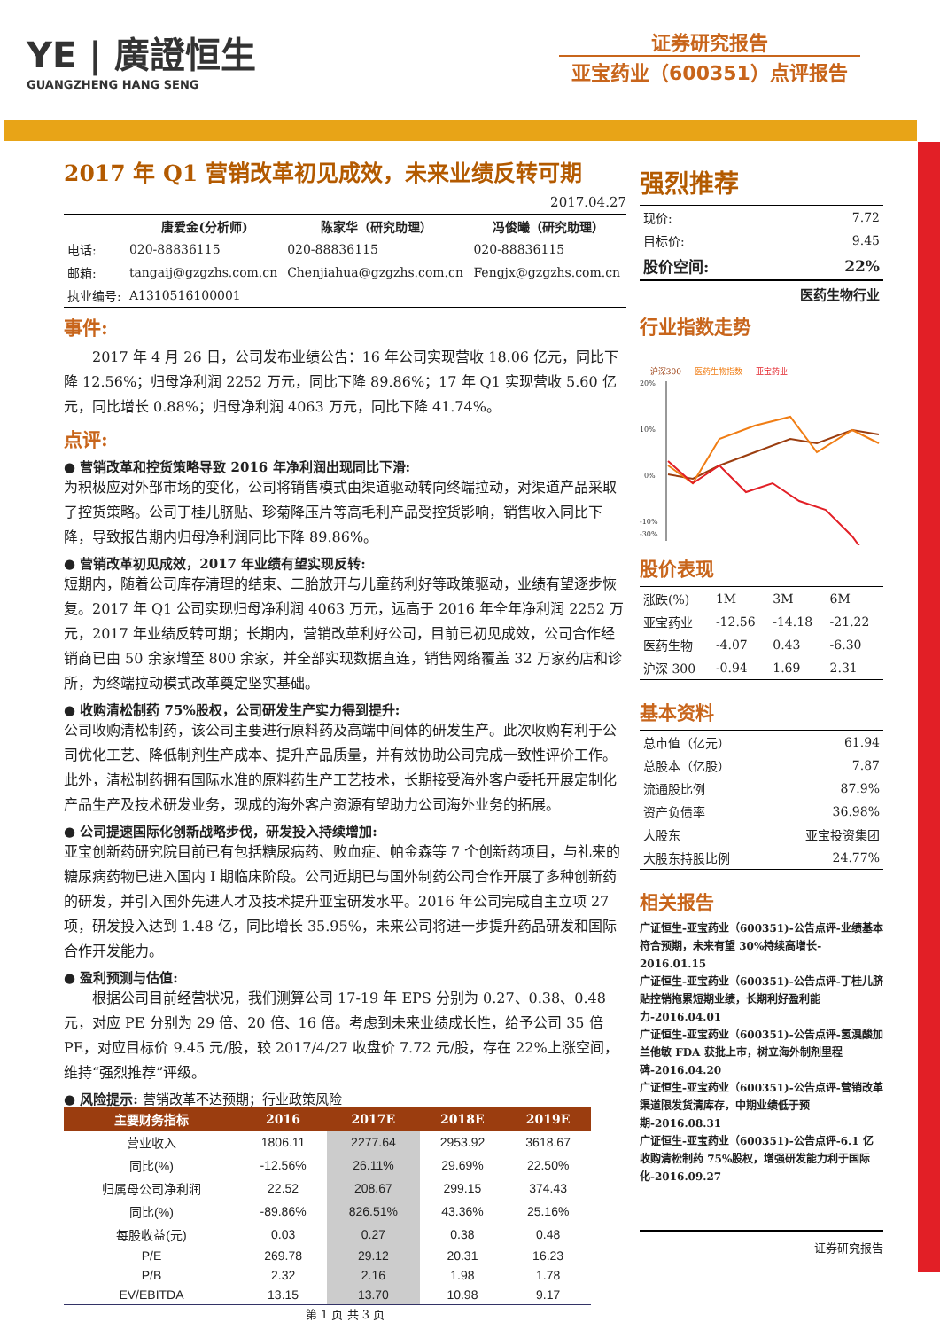YE | 廣證恒生
GUANGZHENG HANG SENG
证券研究报告
亚宝药业（600351）点评报告
2017 年 Q1 营销改革初见成效，未来业绩反转可期
2017.04.27
| | 唐爱金(分析师) | 陈家华（研究助理） | 冯俊曦（研究助理） |
| 电话: | 020-88836115 | 020-88836115 | 020-88836115 |
| 邮箱: | tangaij@gzgzhs.com.cn | Chenjiahua@gzgzhs.com.cn | Fengjx@gzgzhs.com.cn |
| 执业编号: | A1310516100001 | | |
事件:
　　2017 年 4 月 26 日，公司发布业绩公告：16 年公司实现营收 18.06 亿元，同比下降 12.56%；归母净利润 2252 万元，同比下降 89.86%；17 年 Q1 实现营收 5.60 亿元，同比增长 0.88%；归母净利润 4063 万元，同比下降 41.74%。
点评:
● 营销改革和控货策略导致 2016 年净利润出现同比下滑:
为积极应对外部市场的变化，公司将销售模式由渠道驱动转向终端拉动，对渠道产品采取了控货策略。公司丁桂儿脐贴、珍菊降压片等高毛利产品受控货影响，销售收入同比下降，导致报告期内归母净利润同比下降 89.86%。
● 营销改革初见成效，2017 年业绩有望实现反转:
短期内，随着公司库存清理的结束、二胎放开与儿童药利好等政策驱动，业绩有望逐步恢复。2017 年 Q1 公司实现归母净利润 4063 万元，远高于 2016 年全年净利润 2252 万元，2017 年业绩反转可期；长期内，营销改革利好公司，目前已初见成效，公司合作经销商已由 50 余家增至 800 余家，并全部实现数据直连，销售网络覆盖 32 万家药店和诊所，为终端拉动模式改革奠定坚实基础。
● 收购清松制药 75%股权，公司研发生产实力得到提升:
公司收购清松制药，该公司主要进行原料药及高端中间体的研发生产。此次收购有利于公司优化工艺、降低制剂生产成本、提升产品质量，并有效协助公司完成一致性评价工作。此外，清松制药拥有国际水准的原料药生产工艺技术，长期接受海外客户委托开展定制化产品生产及技术研发业务，现成的海外客户资源有望助力公司海外业务的拓展。
● 公司提速国际化创新战略步伐，研发投入持续增加:
亚宝创新药研究院目前已有包括糖尿病药、败血症、帕金森等 7 个创新药项目，与礼来的糖尿病药物已进入国内 I 期临床阶段。公司近期已与国外制药公司合作开展了多种创新药的研发，并引入国外先进人才及技术提升亚宝研发水平。2016 年公司完成自主立项 27 项，研发投入达到 1.48 亿，同比增长 35.95%，未来公司将进一步提升药品研发和国际合作开发能力。
● 盈利预测与估值:
　　根据公司目前经营状况，我们测算公司 17-19 年 EPS 分别为 0.27、0.38、0.48 元，对应 PE 分别为 29 倍、20 倍、16 倍。考虑到未来业绩成长性，给予公司 35 倍 PE，对应目标价 9.45 元/股，较 2017/4/27 收盘价 7.72 元/股，存在 22%上涨空间，维持“强烈推荐”评级。
● 风险提示: 营销改革不达预期；行业政策风险
| 主要财务指标 | 2016 | 2017E | 2018E | 2019E |
| --- | --- | --- | --- | --- |
| 营业收入 | 1806.11 | 2277.64 | 2953.92 | 3618.67 |
| 同比(%) | -12.56% | 26.11% | 29.69% | 22.50% |
| 归属母公司净利润 | 22.52 | 208.67 | 299.15 | 374.43 |
| 同比(%) | -89.86% | 826.51% | 43.36% | 25.16% |
| 每股收益(元) | 0.03 | 0.27 | 0.38 | 0.48 |
| P/E | 269.78 | 29.12 | 20.31 | 16.23 |
| P/B | 2.32 | 2.16 | 1.98 | 1.78 |
| EV/EBITDA | 13.15 | 13.70 | 10.98 | 9.17 |
第 1 页 共 3 页
强烈推荐
| 现价: | 7.72 |
| 目标价: | 9.45 |
| 股价空间: | 22% |
医药生物行业
行业指数走势
— 沪深300 — 医药生物指数 — 亚宝药业
20%
10%
0%
-10%
-30%
股价表现
| 涨跌(%) | 1M | 3M | 6M |
| 亚宝药业 | -12.56 | -14.18 | -21.22 |
| 医药生物 | -4.07 | 0.43 | -6.30 |
| 沪深 300 | -0.94 | 1.69 | 2.31 |
基本资料
| 总市值（亿元） | 61.94 |
| 总股本（亿股） | 7.87 |
| 流通股比例 | 87.9% |
| 资产负债率 | 36.98% |
| 大股东 | 亚宝投资集团 |
| 大股东持股比例 | 24.77% |
相关报告
广证恒生-亚宝药业（600351)-公告点评-业绩基本符合预期，未来有望 30%持续高增长- 2016.01.15
广证恒生-亚宝药业（600351)-公告点评-丁桂儿脐贴控销拖累短期业绩，长期利好盈利能力-2016.04.01
广证恒生-亚宝药业（600351)-公告点评-氢溴酸加兰他敏 FDA 获批上市，树立海外制剂里程碑-2016.04.20
广证恒生-亚宝药业（600351)-公告点评-营销改革渠道限发货清库存，中期业绩低于预期-2016.08.31
广证恒生-亚宝药业（600351)-公告点评-6.1 亿收购清松制药 75%股权，增强研发能力利于国际化-2016.09.27
证券研究报告